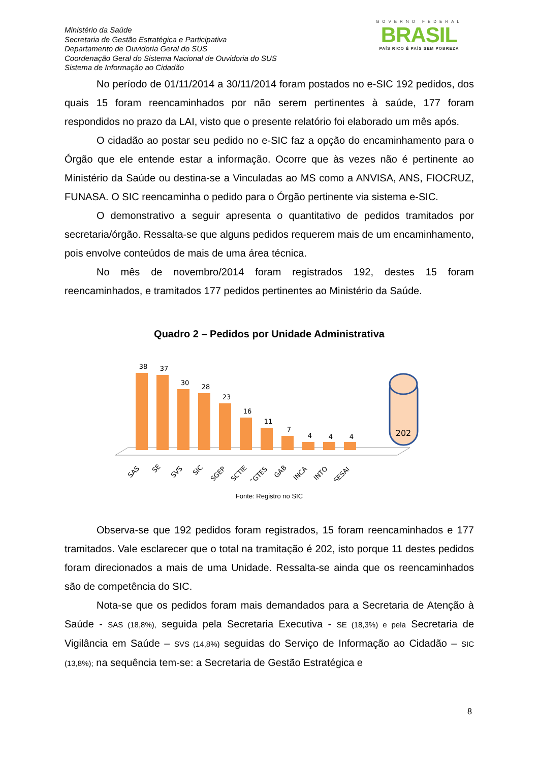Ministério da Saúde
Secretaria de Gestão Estratégica e Participativa
Departamento de Ouvidoria Geral do SUS
Coordenação Geral do Sistema Nacional de Ouvidoria do SUS
Sistema de Informação ao Cidadão
GOVERNO FEDERAL
BRASIL
PAÍS RICO É PAÍS SEM POBREZA
No período de 01/11/2014 a 30/11/2014 foram postados no e-SIC 192 pedidos, dos quais 15 foram reencaminhados por não serem pertinentes à saúde, 177 foram respondidos no prazo da LAI, visto que o presente relatório foi elaborado um mês após.
O cidadão ao postar seu pedido no e-SIC faz a opção do encaminhamento para o Órgão que ele entende estar a informação. Ocorre que às vezes não é pertinente ao Ministério da Saúde ou destina-se a Vinculadas ao MS como a ANVISA, ANS, FIOCRUZ, FUNASA. O SIC reencaminha o pedido para o Órgão pertinente via sistema e-SIC.
O demonstrativo a seguir apresenta o quantitativo de pedidos tramitados por secretaria/órgão. Ressalta-se que alguns pedidos requerem mais de um encaminhamento, pois envolve conteúdos de mais de uma área técnica.
No mês de novembro/2014 foram registrados 192, destes 15 foram reencaminhados, e tramitados 177 pedidos pertinentes ao Ministério da Saúde.
Quadro 2 – Pedidos por Unidade Administrativa
38
37
30
28
23
16
11
7
4
4
4
202
SAS
SE
SVS
SIC
SGEP
SCTIE
SGTES
GAB
INCA
INTO
SESAI
Fonte: Registro no SIC
Observa-se que 192 pedidos foram registrados, 15 foram reencaminhados e 177 tramitados. Vale esclarecer que o total na tramitação é 202, isto porque 11 destes pedidos foram direcionados a mais de uma Unidade. Ressalta-se ainda que os reencaminhados são de competência do SIC.
Nota-se que os pedidos foram mais demandados para a Secretaria de Atenção à Saúde - SAS (18,8%), seguida pela Secretaria Executiva - SE (18,3%) e pela Secretaria de Vigilância em Saúde – SVS (14,8%) seguidas do Serviço de Informação ao Cidadão – SIC (13,8%); na sequência tem-se: a Secretaria de Gestão Estratégica e
8